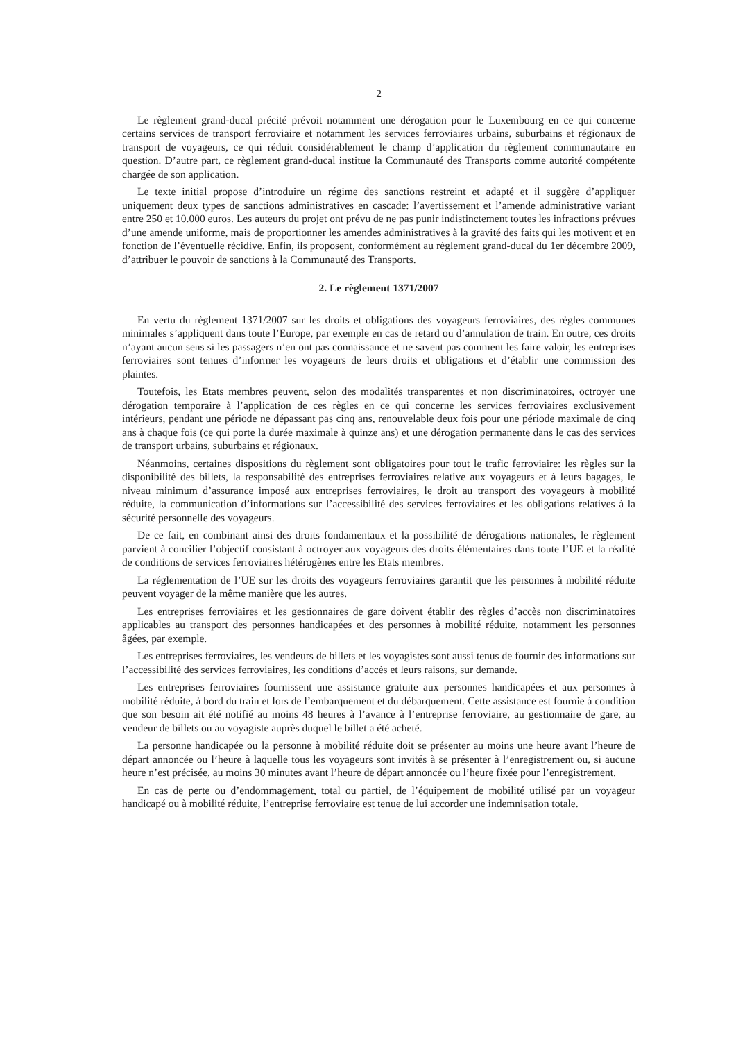2
Le règlement grand-ducal précité prévoit notamment une dérogation pour le Luxembourg en ce qui concerne certains services de transport ferroviaire et notamment les services ferroviaires urbains, suburbains et régionaux de transport de voyageurs, ce qui réduit considérablement le champ d’application du règlement communautaire en question. D’autre part, ce règlement grand-ducal institue la Communauté des Transports comme autorité compétente chargée de son application.
Le texte initial propose d’introduire un régime des sanctions restreint et adapté et il suggère d’appliquer uniquement deux types de sanctions administratives en cascade: l’avertissement et l’amende administrative variant entre 250 et 10.000 euros. Les auteurs du projet ont prévu de ne pas punir indistinctement toutes les infractions prévues d’une amende uniforme, mais de proportionner les amendes administratives à la gravité des faits qui les motivent et en fonction de l’éventuelle récidive. Enfin, ils proposent, conformément au règlement grand-ducal du 1er décembre 2009, d’attribuer le pouvoir de sanctions à la Communauté des Transports.
2. Le règlement 1371/2007
En vertu du règlement 1371/2007 sur les droits et obligations des voyageurs ferroviaires, des règles communes minimales s’appliquent dans toute l’Europe, par exemple en cas de retard ou d’annulation de train. En outre, ces droits n’ayant aucun sens si les passagers n’en ont pas connaissance et ne savent pas comment les faire valoir, les entreprises ferroviaires sont tenues d’informer les voyageurs de leurs droits et obligations et d’établir une commission des plaintes.
Toutefois, les Etats membres peuvent, selon des modalités transparentes et non discriminatoires, octroyer une dérogation temporaire à l’application de ces règles en ce qui concerne les services ferroviaires exclusivement intérieurs, pendant une période ne dépassant pas cinq ans, renouvelable deux fois pour une période maximale de cinq ans à chaque fois (ce qui porte la durée maximale à quinze ans) et une dérogation permanente dans le cas des services de transport urbains, suburbains et régionaux.
Néanmoins, certaines dispositions du règlement sont obligatoires pour tout le trafic ferroviaire: les règles sur la disponibilité des billets, la responsabilité des entreprises ferroviaires relative aux voyageurs et à leurs bagages, le niveau minimum d’assurance imposé aux entreprises ferroviaires, le droit au transport des voyageurs à mobilité réduite, la communication d’informations sur l’accessibilité des services ferroviaires et les obligations relatives à la sécurité personnelle des voyageurs.
De ce fait, en combinant ainsi des droits fondamentaux et la possibilité de dérogations nationales, le règlement parvient à concilier l’objectif consistant à octroyer aux voyageurs des droits élémentaires dans toute l’UE et la réalité de conditions de services ferroviaires hétérogènes entre les Etats membres.
La réglementation de l’UE sur les droits des voyageurs ferroviaires garantit que les personnes à mobilité réduite peuvent voyager de la même manière que les autres.
Les entreprises ferroviaires et les gestionnaires de gare doivent établir des règles d’accès non discriminatoires applicables au transport des personnes handicapées et des personnes à mobilité réduite, notamment les personnes âgées, par exemple.
Les entreprises ferroviaires, les vendeurs de billets et les voyagistes sont aussi tenus de fournir des informations sur l’accessibilité des services ferroviaires, les conditions d’accès et leurs raisons, sur demande.
Les entreprises ferroviaires fournissent une assistance gratuite aux personnes handicapées et aux personnes à mobilité réduite, à bord du train et lors de l’embarquement et du débarquement. Cette assistance est fournie à condition que son besoin ait été notifié au moins 48 heures à l’avance à l’entreprise ferroviaire, au gestionnaire de gare, au vendeur de billets ou au voyagiste auprès duquel le billet a été acheté.
La personne handicapée ou la personne à mobilité réduite doit se présenter au moins une heure avant l’heure de départ annoncée ou l’heure à laquelle tous les voyageurs sont invités à se présenter à l’enregistrement ou, si aucune heure n’est précisée, au moins 30 minutes avant l’heure de départ annoncée ou l’heure fixée pour l’enregistrement.
En cas de perte ou d’endommagement, total ou partiel, de l’équipement de mobilité utilisé par un voyageur handicapé ou à mobilité réduite, l’entreprise ferroviaire est tenue de lui accorder une indemnisation totale.